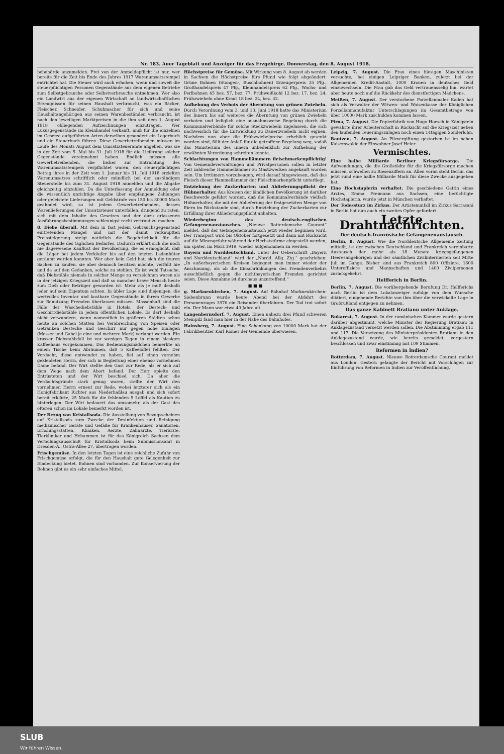Nr. 183. Auer Tageblatt und Anzeiger für das Erzgebirge. Donnerstag, den 8. August 1918.
bebehörde anzumelden. Frei von der Anmeldepflicht ist nur, wer bereits für die Zeit bis Ende des Jahres 1917 Warenumsatzstempel entrichtet hat. Die Steuer wird auch erhoben, wenn und soweit die steuerpflichtigen Personen Gegenstände aus dem eigenen Betriebe zum Selbstgebrauche oder Selbstverbrauche entnehmen. Wer also ein Landwirt aus der eigenen Wirtschaft an landwirtschaftlichen Erzeugnissen für seinen Haushalt verbraucht, was ein Bäcker, Fleischer, Schneider, Schuhmacher für sich und seine Haushaltangehörigen aus seinen Warenbeständen verbraucht, ist nach den jeweiligen Marktpreisen in die ihm seit dem 1. August 1918 obliegenden Aufzeichnungen einzutragen. Wer Luxusgegenstände im Kleinhandel verkauft, muß für die einzelnen im Gesetze aufgeführten Arten derselben gesondert ein Lagerbuch und ein Steuerbuch führen. Diese Gewerbetreibenden müssen im Laufe des Monats August dem Umsatzsteueramte angeben, was sie in der Zeit vom 5. Mai bis 31. Juli 1918 für die Lieferung solcher Gegenstände vereinnahmt haben. Endlich müssen alle Gewerbetreibenden, die bisher zur Entrichtung des Warenumsatzstempels verpflichtet waren, den steuerpflichtigen Betrag ihres in der Zeit vom 1. Januar bis 31. Juli 1918 erzielten Warenumsatzes schriftlich oder mündlich bei der zuständigen Steuerstelle bis zum 31. August 1918 anmelden und die Abgabe gleichzeitig einzahlen. Da die Unterlassung der Anmeldung oder die wissentlich unrichtige Angabe über empfangene Zahlungen oder geleistete Lieferungen mit Geldstrafe von 150 bis 30000 Mark geahndet wird, so ist jedem Gewerbetreibenden, dessen Warenlieferungen der Umsatzsteuer unterfallen, dringend zu raten, sich mit dem Inhalte des Gesetzes und der dazu erlassenen Ausführungsbestimmungen schleunigst recht vertraut zu machen.
8. Diebe überall. Mit dem in fast jedem Gebrauchsgegenstand eintretenden Mangel und mit der damit verknüpften Preissteigerung steigt natürlich die Begehrlichkeit für die Gegenstände des täglichen Bedarfes. Dadurch erklärt sich die noch nie dagewesene Kauflust der Bevölkerung, die es ermöglicht, daß die Läger bei jedem Verkäufer bis auf den letzten Ladenhüter geräumt werden konnten. Wer aber kein Geld hat, sich die teuren Sachen zu kaufen, sie aber dennoch besitzen möchte, verfällt hie und da auf den Gedanken, solche zu stehlen. Es ist wohl Tatsache, daß Diebstähle niemals in solcher Menge zu verzeichnen waren als in der jetzigen Kriegszeit und daß so mancher brave Mensch heute zum Dieb oder Betrüger geworden ist. Mehr als je muß deshalb jeder auf sein Eigentum achten. In übler Lage sind diejenigen, die wertvolles Inventar und kostbare Gegenstände in ihrem Gewerbe zur Benutzung Fremden überlassen müssen. Massenhaft sind die Fälle der Wäschediebstähle in Hotels, der Besteck- und Geschirrdiebstähle in jedem öffentlichen Lokale. Es darf deshalb nicht verwundern, wenn namentlich in größeren Städten schon heute an solchen Stätten bei Verabreichung von Speisen oder Getränken Bestecke und Geschirr nur gegen hohe Einlagen (Messer und Gabel je eine und mehrere Mark) verlangt werden. Ein krasser Diebstahlsfall ist vor wenigen Tagen in einem hiesigen Kaffeehaus vorgekommen. Das Bedienungsmädchen bemerkte an einem Tische beim Abräumen, daß 5 Kaffeelöffel fehlten. Der Verdacht, diese entwendet zu haben, fiel auf einen vornehm gekleideten Herrn, der sich in Begleitung einer ebenso vornehmen Dame befand. Der Wirt stellte den Gast zur Rede, als er sich auf dem Wege nach dem Abort befand. Der Herr spielte den Entrüsteten und der Wirt beschied sich. Da aber die Verdachtsgründe stark genug waren, stellte der Wirt den vornehmen Herrn erneut zur Rede, wobei letzterer sich als ein Honigfabrikant Richter aus Niederhaßlau ausgab und sich sofort bereit erklärte, 25 Mark für die fehlenden 5 Löffel als Kaution zu hinterlegen. Der Wirt bedauert das umsomehr, als der Gast des öfteren schon im Lokale bemerkt worden ist.
Der Bezug von Kristallsoda. Die Ausstellung von Bezugsscheinen auf Kristallsoda zum Zwecke der Desinfektion und Reinigung medizinischer Geräte und Gefäße für Krankenhäuser, Sanatorien, Erholungsstätten, Kliniken, Aerzte, Zahnärzte, Tierärzte, Tierkliniker und Hebammen ist für das Königreich Sachsen dem Verteilungsausschuß für Kristallsoda beim Submissionsamt in Dresden-A., Ostra-Allee 27, übertragen worden.
Frischgemüse. In den letzten Tagen ist eine reichliche Zufuhr von Frischgemüse erfolgt, die für den Haushalt gute Gelegenheit zur Eindeckung bietet. Bohnen sind vorhanden. Zur Konservierung der Bohnen gibt es ein sehr einfaches Mittel.
Höchstpreise für Gemüse. Mit Wirkung vom 8. August ab werden in Sachsen die Höchstpreise fürs Pfund wie folgt abgeändert: Grüne Bohnen (Stangen-, Buschbohnen) Erzeugerpreis 35 Pfg., Großhandelspreis 47 Pfg., Kleinhandelspreis 62 Pfg., Wachs- und Perlbohnen 45 bez. 57, bez. 77, Frühweißkohl 12 bez. 17, bez. 24, Frühzwiebeln ohne Kraut 18 bez. 24, bez. 32.
Aufhebung des Verbots der Aberntung von grünen Zwiebeln. Durch Verordnung vom 3. und 13. Juni 1918 hatte das Ministerium des Innern bis auf weiteres die Aberntung von grünen Zwiebeln verboten und lediglich eine ausnahmsweise Regelung durch die Kommunalverbände für solche Steckzwiebeln zugelassen, die sich nachweislich für die Entwicklung zu Dauerzwiebeln nicht eignen. Nachdem nun aber die Frühzwiebelpreise erheblich gesenkt worden sind, fällt der Anlaß für die getroffene Regelung weg, sodaß das Ministerium des Innern unbedenklich zur Aufhebung der erwähnten Verordnung schreiten konnte.
Schlachtungen von Hammellämmern fleischmarkenpflichtig! Von Gemeindeverwaltungen und Privatpersonen sollen in letzter Zeit zahlreiche Hammellämmer zu Mastzwecken angekauft worden sein. Um Irrtümern vorzubeugen, wird darauf hingewiesen, daß das Fleisch dieser Hammellämmer der Fleischmarkenpflicht unterliegt.
Entziehung der Zuckerkarten und Ablieferungspflicht der Hühnerhalter. Aus Kreisen der ländlichen Bevölkerung ist darüber Beschwerde geführt worden, daß die Kommunalverbände vielfach Hühnerhalter, die mit der Ablieferung der festgesetzten Menge von Eiern im Rückstande sind, durch Entziehung der Zuckerkarten zur Erfüllung ihrer Ablieferungspflicht anhalten.
Wiederbeginn des deutsch-englischen Gefangenenaustausches. „Nieuwe Rotterdamsche Courant“ meldet, daß der Gefangenenaustausch jetzt wieder beginnen wird. Der Transport wird bis Oktober fortgesetzt und dann mit Rücksicht auf die Minengefahr während der Herbststürme eingestellt werden, um später, im März 1919, wieder aufgenommen zu werden.
Bayern und Norddeutschland. Unter der Ueberschrift „Bayern und Norddeutschland“ wird der „Nordd. Allg. Ztg.“ geschrieben: „In außerbayerischen Kreisen begegnet man immer wieder der Anschauung, als ob die Einschränkungen des Fremdenverkehrs ausschließlich gegen die nichtbayerischen Fremden gerichtet seien. Diese Annahme ist durchaus unzutreffend.“
■ ■ ■
g. Markneukirchen, 7. August. Auf Bahnhof Markneukirchen-Siebenbrunn wurde heute Abend bei der Abfahrt des Personenzuges 3976 ein Reisender überfahren. Der Tod trat sofort ein. Der Mann war etwa 40 Jahre alt.
Langenbernsdorf, 7. August. Einen nahezu drei Pfund schweren Steinpilz fand man hier in der Nähe des Bahnhofes.
Hainsberg, 7. August. Eine Schenkung von 10000 Mark hat der Fabrikbesitzer Karl Römer der Gemeinde überwiesen.
Leipzig, 7. August. Die Frau eines hiesigen Maschinisten versuchte, bei einigen Leipziger Banken, zuletzt bei der Allgemeinen Kredit-Anstalt, 1000 Kronen in deutsches Geld einzuwechseln. Die Frau gab das Geld vertrauensselig hin, wartet aber heute noch auf die Rückkehr des dienstfertigen Mädchens.
Meißen, 7. August. Der verstorbene Porzellanmaler Kaden hat sich als Verwalter der Witwen- und Waisenkasse der Königlichen Porzellanmanufaktur Unterschlagungen im Gesamtbetrage von über 10000 Mark zuschulden kommen lassen.
Pirna, 7. August. Die Papierfabrik von Hugo Hoesch in Königstein gewährte ihrer Arbeiterschaft in Rücksicht auf die Kriegszeit neben den laufenden Teuerungszulagen noch einen 14tägigen Sonderlohn.
Bautzen, 7. August. An Pilzvergiftung gestorben ist im nahen Kaiserswalde der Einwohner Josef Heier.
Vermischtes.
Eine halbe Milliarde Berliner Kriegsfürsorge. Die Aufwendungen, die die Großstädte für die Kriegsfürsorge machen müssen, schwellen zu Riesenziffern an. Allen voran steht Berlin, das jetzt rund eine halbe Milliarde Mark für diese Zwecke ausgegeben hat.
Eine Hochstaplerin verhaftet. Die geschiedene Gattin eines Arztes, Emma Freimann aus Sachsen, eine berüchtigte Hochstaplerin, wurde jetzt in München verhaftet.
Der Todessturz im Zirkus. Der Artistenunfall im Zirkus Sarrasani in Berlin hat nun auch ein zweites Opfer gefordert.
Letzte Drahtnachrichten.
Der deutsch-französische Gefangenenaustausch.
Berlin, 8. August. Wie die Norddeutsche Allgemeine Zeitung mitteilt, ist der zwischen Deutschland und Frankreich vereinbarte Austausch der mehr als 18 Monate kriegsgefangenen Heeresangehörigen und der sämtlichen Zivilinternierten seit Mitte Juli im Gange. Bisher sind aus Frankreich 800 Offiziere, 1600 Unteroffiziere und Mannschaften und 1400 Zivilpersonen zurückgekehrt.
Helfferich in Berlin.
Berlin, 7. August. Die vorübergehende Berufung Dr. Helfferichs nach Berlin ist dem Lokalanzeiger zufolge von dem Wunsche diktiert, eingehende Berichte von ihm über die verwickelte Lage in Großrußland entgegen zu nehmen.
Das ganze Kabinett Bratianu unter Anklage.
Bukarest, 7. August. In der rumänischen Kammer wurde gestern darüber abgestimmt, welche Minister der Regierung Bratianu in Anklagezustand versetzt werden sollen. Die Abstimmung ergab 111 und 117. Die Versetzung des Ministerpräsidenten Bratianu in den Anklagezustand wurde, wie bereits gemeldet, vorgestern beschlossen und zwar einstimmig mit 109 Stimmen.
Reformen in Indien?
Rotterdam, 7. August. Nieuwe Rotterdamsche Courant meldet aus London: Gestern gelangte der Bericht mit Vorschlägen zur Einführung von Reformen in Indien zur Veröffentlichung.
SLUB
Wir führen Wissen.